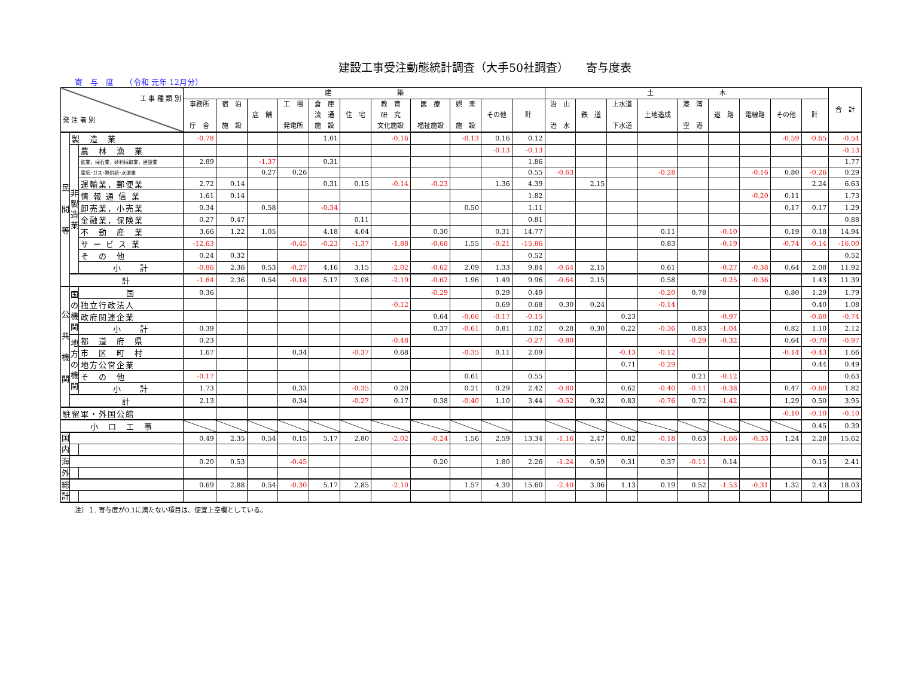建設工事受注動態統計調査（大手50社調査）　　寄与度表
寄　与　度　　（令和 元年 12月分）
| 工 事 種 類 別 発 注 者 別 | | | 建 築 | | | | | | | | | | | 土 木 | | | | | | | | | 合 計 |
| --- | --- | --- | --- | --- | --- | --- | --- | --- | --- | --- | --- | --- | --- | --- | --- | --- | --- | --- | --- | --- | --- | --- | --- |
| | | | 事務所 庁 舎 | 宿 泊 施 設 | 店 舗 | 工 場 発電所 | 倉 庫 流 通 施 設 | 住 宅 | 教 育 研 究 文化施設 | 医 療 福祉施設 | 娯 楽 施 設 | その他 | 計 | 治 山 治 水 | 鉄 道 | 上水道 下水道 | 土地造成 | 港 湾 空 港 | 道 路 | 電線路 | その他 | 計 | |
| 民 間 等 | 製 造 業 | | -0.78 | | | | 1.01 | | -0.16 | | -0.13 | 0.16 | 0.12 | | | | | | | | -0.59 | -0.65 | -0.54 |
| | 非 製 造 業 | 農 林 漁 業 | | | | | | | | | | -0.13 | -0.13 | | | | | | | | | | -0.13 |
| | | 鉱業，採石業，砂利採取業，建設業 | 2.89 | | -1.37 | | 0.31 | | | | | | 1.86 | | | | | | | | | | 1.77 |
| | | 電気･ガス･熱供給･水道業 | | | 0.27 | 0.26 | | | | | | | 0.55 | -0.63 | | | -0.28 | | | -0.16 | 0.80 | -0.26 | 0.29 |
| | | 運輸業，郵便業 | 2.72 | 0.14 | | | 0.31 | 0.15 | -0.14 | -0.23 | | 1.36 | 4.39 | | 2.15 | | | | | | | 2.24 | 6.63 |
| | | 情 報 通 信 業 | 1.61 | 0.14 | | | | | | | | | 1.82 | | | | | | | -0.20 | 0.11 | | 1.73 |
| | | 卸売業，小売業 | 0.34 | | 0.58 | | -0.34 | | | | 0.50 | | 1.11 | | | | | | | | 0.17 | 0.17 | 1.29 |
| | | 金融業，保険業 | 0.27 | 0.47 | | | | 0.11 | | | | | 0.81 | | | | | | | | | | 0.88 |
| | | 不 動 産 業 | 3.66 | 1.22 | 1.05 | | 4.18 | 4.04 | | 0.30 | | 0.31 | 14.77 | | | | 0.11 | | -0.10 | | 0.19 | 0.18 | 14.94 |
| | | サ ー ビ ス 業 | -12.63 | | | -0.45 | -0.23 | -1.37 | -1.88 | -0.68 | 1.55 | -0.21 | -15.86 | | | | 0.83 | | -0.19 | | -0.74 | -0.14 | -16.00 |
| | | そ の 他 | 0.24 | 0.32 | | | | | | | | | 0.52 | | | | | | | | | | 0.52 |
| | | 小 計 | -0.86 | 2.36 | 0.53 | -0.27 | 4.16 | 3.15 | -2.02 | -0.62 | 2.09 | 1.33 | 9.84 | -0.64 | 2.15 | | 0.61 | | -0.27 | -0.38 | 0.64 | 2.08 | 11.92 |
| | 計 | | -1.64 | 2.36 | 0.54 | -0.18 | 5.17 | 3.08 | -2.19 | -0.62 | 1.96 | 1.49 | 9.96 | -0.64 | 2.15 | | 0.58 | | -0.25 | -0.36 | | 1.43 | 11.39 |
| 公 共 機 関 | 国 の 機 関 | 国 | 0.36 | | | | | | | -0.29 | | 0.29 | 0.49 | | | | -0.20 | 0.78 | | | 0.80 | 1.29 | 1.79 |
| | | 独立行政法人 | | | | | | | -0.12 | | | 0.69 | 0.68 | 0.30 | 0.24 | | -0.14 | | | | | 0.40 | 1.08 |
| | | 政府関連企業 | | | | | | | | 0.64 | -0.66 | -0.17 | -0.15 | | | 0.23 | | | -0.97 | | | -0.60 | -0.74 |
| | | 小 計 | 0.39 | | | | | | | 0.37 | -0.61 | 0.81 | 1.02 | 0.28 | 0.30 | 0.22 | -0.36 | 0.83 | -1.04 | | 0.82 | 1.10 | 2.12 |
| | 地 方 の 機 関 | 都 道 府 県 | 0.23 | | | | | | -0.48 | | | | -0.27 | -0.80 | | | | -0.29 | -0.32 | | 0.64 | -0.70 | -0.97 |
| | | 市 区 町 村 | 1.67 | | | 0.34 | | -0.37 | 0.68 | | -0.35 | 0.11 | 2.09 | | | -0.13 | -0.12 | | | | -0.14 | -0.43 | 1.66 |
| | | 地方公営企業 | | | | | | | | | | | | | | 0.71 | -0.29 | | | | | 0.44 | 0.49 |
| | | そ の 他 | -0.17 | | | | | | | | 0.61 | | 0.55 | | | | | 0.21 | -0.12 | | | | 0.63 |
| | | 小 計 | 1.73 | | | 0.33 | | -0.35 | 0.20 | | 0.21 | 0.29 | 2.42 | -0.80 | | 0.62 | -0.40 | -0.11 | -0.38 | | 0.47 | -0.60 | 1.82 |
| | 計 | | 2.13 | | | 0.34 | | -0.27 | 0.17 | 0.38 | -0.40 | 1.10 | 3.44 | -0.52 | 0.32 | 0.83 | -0.76 | 0.72 | -1.42 | | 1.29 | 0.50 | 3.95 |
| 駐留軍・外国公館 | | | | | | | | | | | | | | | | | | | | | -0.10 | -0.10 | -0.10 |
| 小 口 工 事 | | | | | | | | | | | | | | | | | | | | | | 0.45 | 0.39 |
| 国 | | | 0.49 | 2.35 | 0.54 | 0.15 | 5.17 | 2.80 | -2.02 | -0.24 | 1.56 | 2.59 | 13.34 | -1.16 | 2.47 | 0.82 | -0.18 | 0.63 | -1.66 | -0.33 | 1.24 | 2.28 | 15.62 |
| 内 | | | | | | | | | | | | | | | | | | | | | | | |
| 海 | | | 0.20 | 0.53 | | -0.45 | | | | 0.20 | | 1.80 | 2.26 | -1.24 | 0.59 | 0.31 | 0.37 | -0.11 | 0.14 | | | 0.15 | 2.41 |
| 外 | | | | | | | | | | | | | | | | | | | | | | | |
| 総 | | | 0.69 | 2.88 | 0.54 | -0.30 | 5.17 | 2.85 | -2.10 | | 1.57 | 4.39 | 15.60 | -2.40 | 3.06 | 1.13 | 0.19 | 0.52 | -1.53 | -0.31 | 1.32 | 2.43 | 18.03 |
| 計 | | | | | | | | | | | | | | | | | | | | | | | |
注）１. 寄与度が0.1に満たない項目は、便宜上空欄としている。